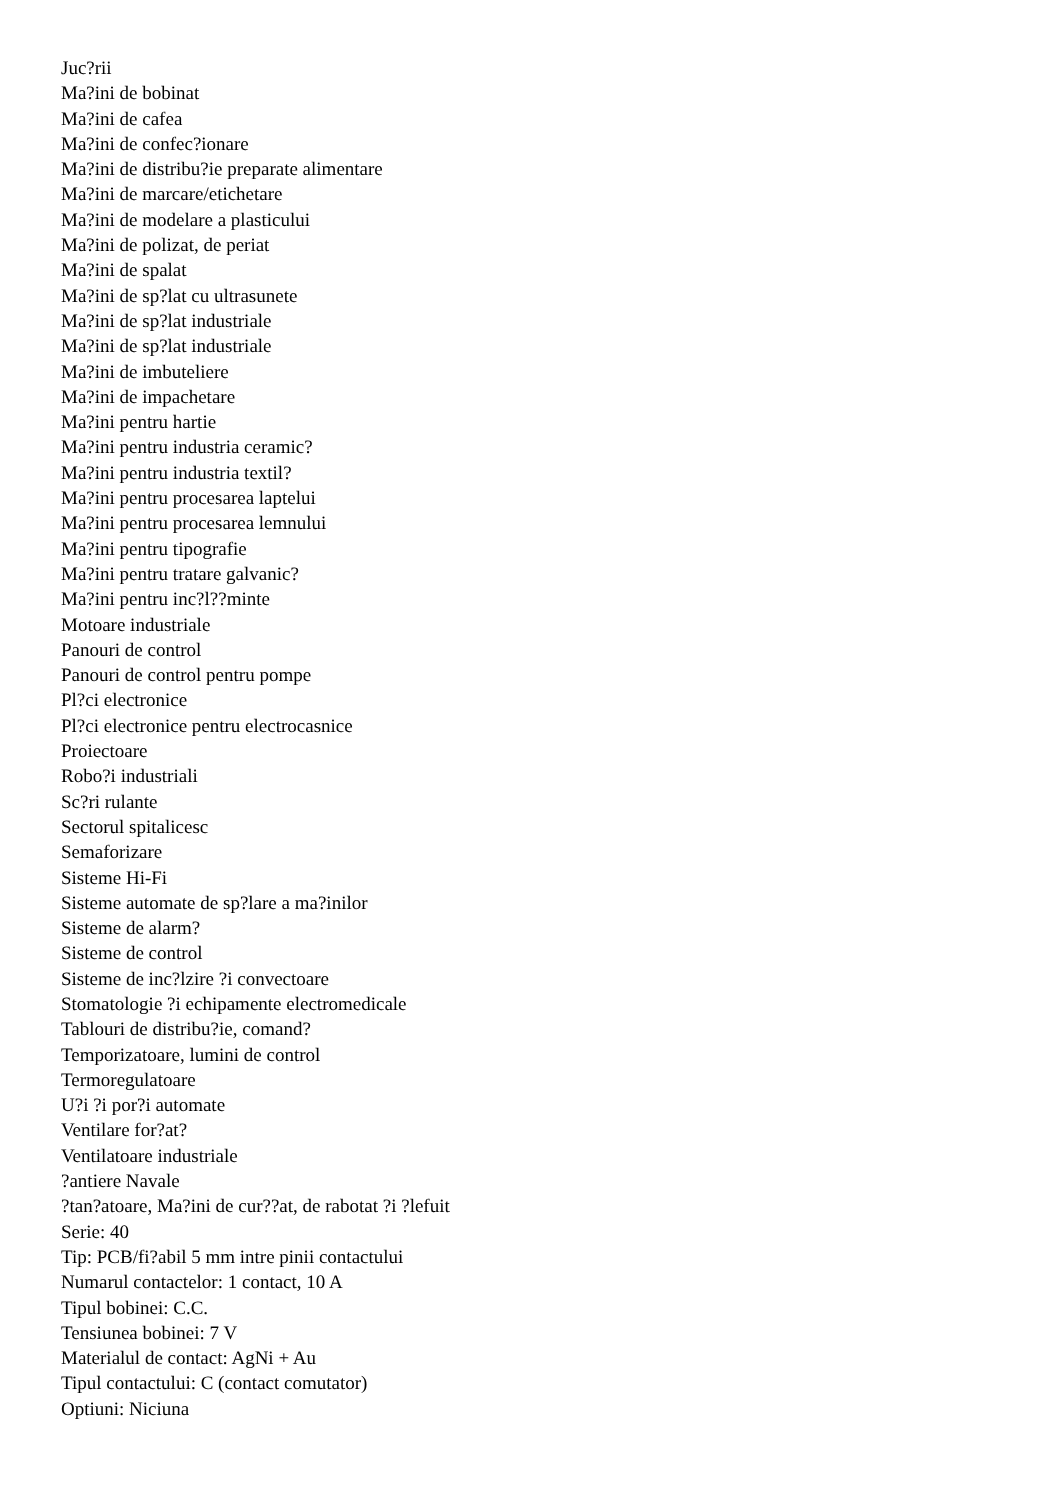Juc?rii
Ma?ini de bobinat
Ma?ini de cafea
Ma?ini de confec?ionare
Ma?ini de distribu?ie preparate alimentare
Ma?ini de marcare/etichetare
Ma?ini de modelare a plasticului
Ma?ini de polizat, de periat
Ma?ini de spalat
Ma?ini de sp?lat cu ultrasunete
Ma?ini de sp?lat industriale
Ma?ini de sp?lat industriale
Ma?ini de imbuteliere
Ma?ini de impachetare
Ma?ini pentru hartie
Ma?ini pentru industria ceramic?
Ma?ini pentru industria textil?
Ma?ini pentru procesarea laptelui
Ma?ini pentru procesarea lemnului
Ma?ini pentru tipografie
Ma?ini pentru tratare galvanic?
Ma?ini pentru inc?l??minte
Motoare industriale
Panouri de control
Panouri de control pentru pompe
Pl?ci electronice
Pl?ci electronice pentru electrocasnice
Proiectoare
Robo?i industriali
Sc?ri rulante
Sectorul spitalicesc
Semaforizare
Sisteme Hi-Fi
Sisteme automate de sp?lare a ma?inilor
Sisteme de alarm?
Sisteme de control
Sisteme de inc?lzire ?i convectoare
Stomatologie ?i echipamente electromedicale
Tablouri de distribu?ie, comand?
Temporizatoare, lumini de control
Termoregulatoare
U?i ?i por?i automate
Ventilare for?at?
Ventilatoare industriale
?antiere Navale
?tan?atoare, Ma?ini de cur??at, de rabotat ?i ?lefuit
Serie: 40
Tip: PCB/fi?abil 5 mm intre pinii contactului
Numarul contactelor: 1 contact, 10 A
Tipul bobinei: C.C.
Tensiunea bobinei: 7 V
Materialul de contact: AgNi + Au
Tipul contactului: C (contact comutator)
Optiuni: Niciuna